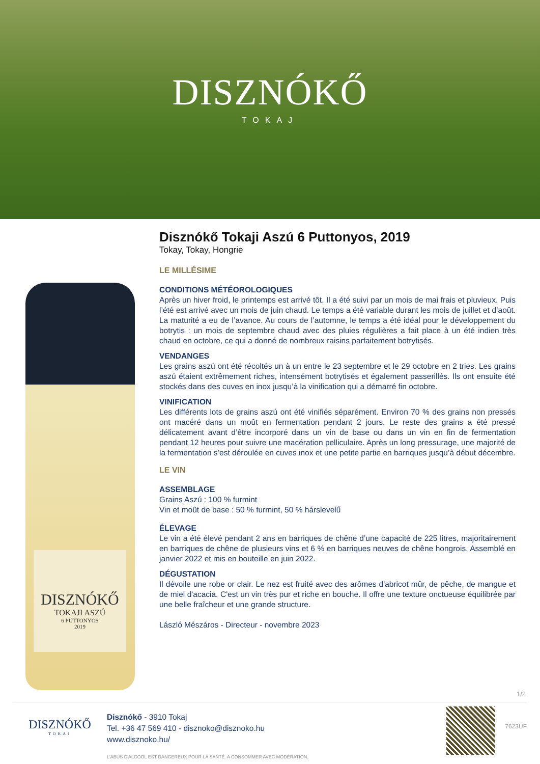DISZNÓKŐ
TOKAJ
DISZNÓKŐ
TOKAJI ASZÚ
6 PUTTONYOS
2019
Disznókő Tokaji Aszú 6 Puttonyos, 2019
Tokay, Tokay, Hongrie
LE MILLÉSIME
CONDITIONS MÉTÉOROLOGIQUES
Après un hiver froid, le printemps est arrivé tôt. Il a été suivi par un mois de mai frais et pluvieux. Puis l’été est arrivé avec un mois de juin chaud. Le temps a été variable durant les mois de juillet et d’août. La maturité a eu de l’avance. Au cours de l’automne, le temps a été idéal pour le développement du botrytis : un mois de septembre chaud avec des pluies régulières a fait place à un été indien très chaud en octobre, ce qui a donné de nombreux raisins parfaitement botrytisés.
VENDANGES
Les grains aszú ont été récoltés un à un entre le 23 septembre et le 29 octobre en 2 tries. Les grains aszú étaient extrêmement riches, intensément botrytisés et également passerillés. Ils ont ensuite été stockés dans des cuves en inox jusqu’à la vinification qui a démarré fin octobre.
VINIFICATION
Les différents lots de grains aszú ont été vinifiés séparément. Environ 70 % des grains non pressés ont macéré dans un moût en fermentation pendant 2 jours. Le reste des grains a été pressé délicatement avant d’être incorporé dans un vin de base ou dans un vin en fin de fermentation pendant 12 heures pour suivre une macération pelliculaire. Après un long pressurage, une majorité de la fermentation s’est déroulée en cuves inox et une petite partie en barriques jusqu’à début décembre.
LE VIN
ASSEMBLAGE
Grains Aszú : 100 % furmint
Vin et moût de base : 50 % furmint, 50 % hárslevelű
ÉLEVAGE
Le vin a été élevé pendant 2 ans en barriques de chêne d’une capacité de 225 litres, majoritairement en barriques de chêne de plusieurs vins et 6 % en barriques neuves de chêne hongrois. Assemblé en janvier 2022 et mis en bouteille en juin 2022.
DÉGUSTATION
Il dévoile une robe or clair. Le nez est fruité avec des arômes d'abricot mûr, de pêche, de mangue et de miel d'acacia. C'est un vin très pur et riche en bouche. Il offre une texture onctueuse équilibrée par une belle fraîcheur et une grande structure.
László Mészáros - Directeur - novembre 2023
1/2
DISZNÓKŐ
TOKAJ
Disznókő - 3910 Tokaj
Tel. +36 47 569 410 - disznoko@disznoko.hu
www.disznoko.hu/
L'ABUS D'ALCOOL EST DANGEREUX POUR LA SANTÉ. A CONSOMMER AVEC MODÉRATION.
7623UF